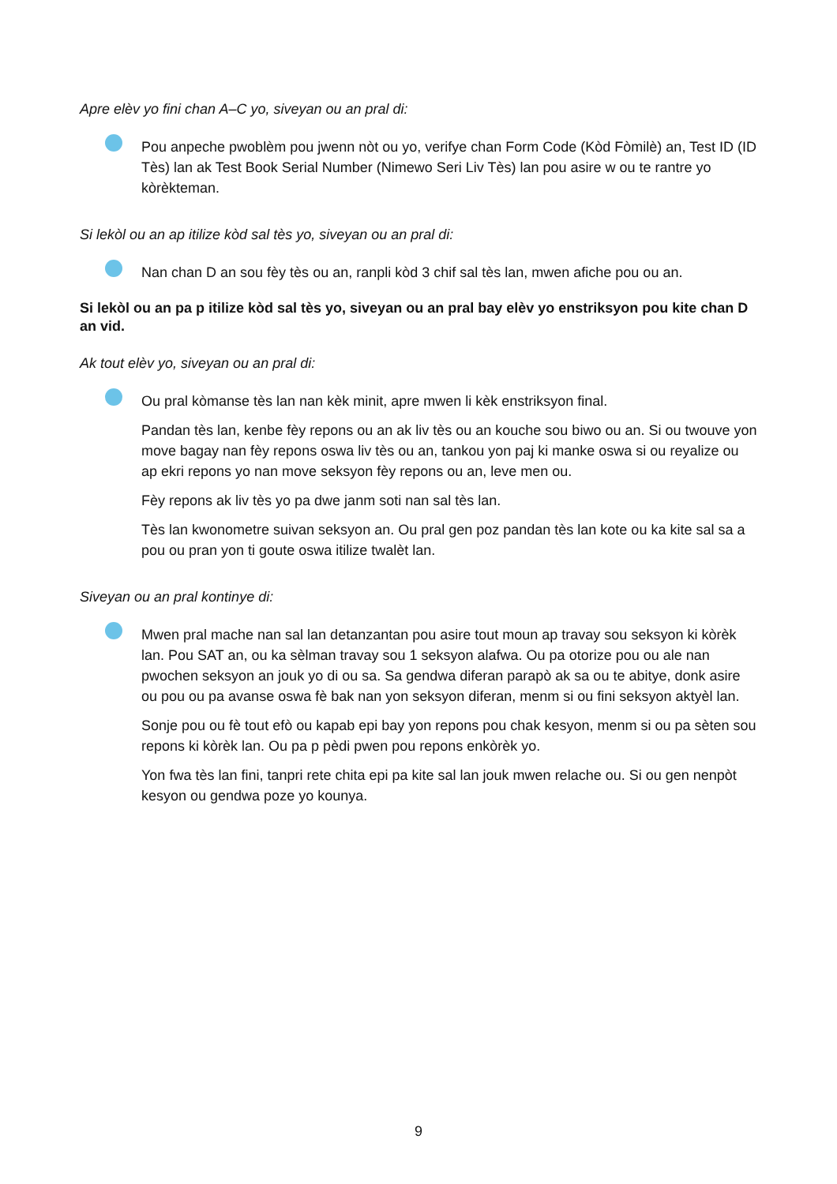Apre elèv yo fini chan A–C yo, siveyan ou an pral di:
Pou anpeche pwoblèm pou jwenn nòt ou yo, verifye chan Form Code (Kòd Fòmilè) an, Test ID (ID Tès) lan ak Test Book Serial Number (Nimewo Seri Liv Tès) lan pou asire w ou te rantre yo kòrèkteman.
Si lekòl ou an ap itilize kòd sal tès yo, siveyan ou an pral di:
Nan chan D an sou fèy tès ou an, ranpli kòd 3 chif sal tès lan, mwen afiche pou ou an.
Si lekòl ou an pa p itilize kòd sal tès yo, siveyan ou an pral bay elèv yo enstriksyon pou kite chan D an vid.
Ak tout elèv yo, siveyan ou an pral di:
Ou pral kòmanse tès lan nan kèk minit, apre mwen li kèk enstriksyon final.
Pandan tès lan, kenbe fèy repons ou an ak liv tès ou an kouche sou biwo ou an. Si ou twouve yon move bagay nan fèy repons oswa liv tès ou an, tankou yon paj ki manke oswa si ou reyalize ou ap ekri repons yo nan move seksyon fèy repons ou an, leve men ou.
Fèy repons ak liv tès yo pa dwe janm soti nan sal tès lan.
Tès lan kwonometre suivan seksyon an. Ou pral gen poz pandan tès lan kote ou ka kite sal sa a pou ou pran yon ti goute oswa itilize twalèt lan.
Siveyan ou an pral kontinye di:
Mwen pral mache nan sal lan detanzantan pou asire tout moun ap travay sou seksyon ki kòrèk lan. Pou SAT an, ou ka sèlman travay sou 1 seksyon alafwa. Ou pa otorize pou ou ale nan pwochen seksyon an jouk yo di ou sa. Sa gendwa diferan parapò ak sa ou te abitye, donk asire ou pou ou pa avanse oswa fè bak nan yon seksyon diferan, menm si ou fini seksyon aktyèl lan.
Sonje pou ou fè tout efò ou kapab epi bay yon repons pou chak kesyon, menm si ou pa sèten sou repons ki kòrèk lan. Ou pa p pèdi pwen pou repons enkòrèk yo.
Yon fwa tès lan fini, tanpri rete chita epi pa kite sal lan jouk mwen relache ou. Si ou gen nenpòt kesyon ou gendwa poze yo kounya.
9